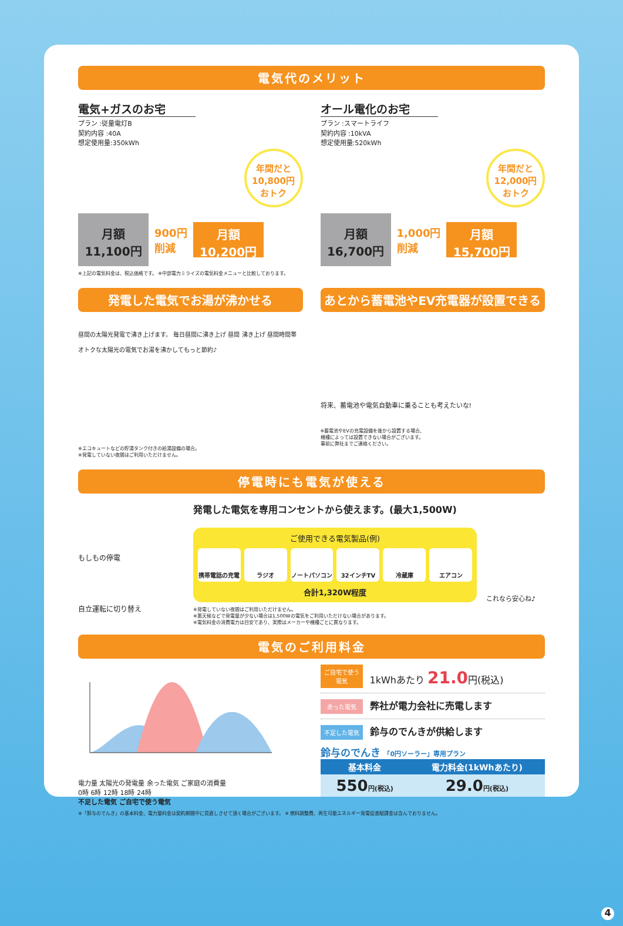電気代のメリット
電気+ガスのお宅
プラン :従量電灯B
契約内容 :40A
想定使用量:350kWh
年間だと
10,800円
おトク
月額
11,100円
900円
削減
月額
10,200円
オール電化のお宅
プラン :スマートライフ
契約内容 :10kVA
想定使用量:520kWh
年間だと
12,000円
おトク
月額
16,700円
1,000円
削減
月額
15,700円
※上記の電気料金は、税込価格です。 ※中部電力ミライズの電気料金メニューと比較しております。
発電した電気でお湯が沸かせる
昼間の太陽光発電で沸き上げます。 毎日昼間に沸き上げ 昼間 沸き上げ 昼間時間帯
オトクな太陽光の電気でお湯を沸かしてもっと節約♪
※エコキュートなどの貯湯タンク付きの給湯設備の場合。
※発電していない夜間はご利用いただけません。
あとから蓄電池やEV充電器が設置できる
将来、蓄電池や電気自動車に乗ることも考えたいな!
※蓄電池やEVの充電設備を後から設置する場合、
機種によっては設置できない場合がございます。
事前に弊社までご連絡ください。
停電時にも電気が使える
もしもの停電
自立運転に切り替え
発電した電気を専用コンセントから使えます。(最大1,500W)
ご使用できる電気製品(例)
携帯電話の充電 ラジオ ノートパソコン 32インチTV 冷蔵庫 エアコン
合計1,320W程度
※発電していない夜間はご利用いただけません。
※悪天候などで発電量が少ない場合は1,500Wの電気をご利用いただけない場合があります。
※電気料金の消費電力は目安であり、実際はメーカーや機種ごとに異なります。
これなら安心ね♪
電気のご利用料金
電力量 太陽光の発電量 余った電気 ご家庭の消費量
0時 6時 12時 18時 24時
不足した電気 ご自宅で使う電気
ご自宅で使う電気 1kWhあたり 21.0円(税込)
余った電気 弊社が電力会社に売電します
不足した電気 鈴与のでんきが供給します
鈴与のでんき 「0円ソーラー」専用プラン
| 基本料金 | 電力料金(1kWhあたり) |
| --- | --- |
| 550 円(税込) | 29.0 円(税込) |
※「鈴与のでんき」の基本料金、電力量料金は契約期間中に見直しさせて頂く場合がございます。 ※ 燃料調整費、再生可能エネルギー発電促進賦課金は含んでおりません。
4